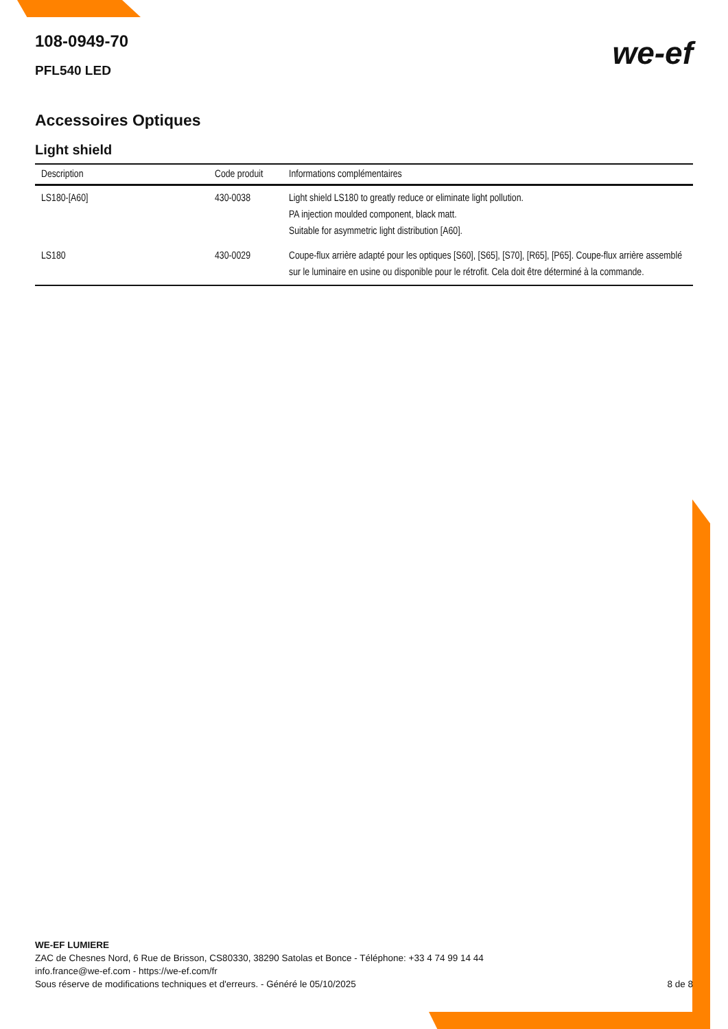108-0949-70
PFL540 LED
we-ef
Accessoires Optiques
Light shield
| Description | Code produit | Informations complémentaires |
| --- | --- | --- |
| LS180-[A60] | 430-0038 | Light shield LS180 to greatly reduce or eliminate light pollution. PA injection moulded component, black matt. Suitable for asymmetric light distribution [A60]. |
| LS180 | 430-0029 | Coupe-flux arrière adapté pour les optiques [S60], [S65], [S70], [R65], [P65]. Coupe-flux arrière assemblé sur le luminaire en usine ou disponible pour le rétrofit. Cela doit être déterminé à la commande. |
WE-EF LUMIERE
ZAC de Chesnes Nord, 6 Rue de Brisson, CS80330, 38290 Satolas et Bonce - Téléphone: +33 4 74 99 14 44
info.france@we-ef.com - https://we-ef.com/fr
Sous réserve de modifications techniques et d'erreurs. - Généré le 05/10/2025 8 de 8